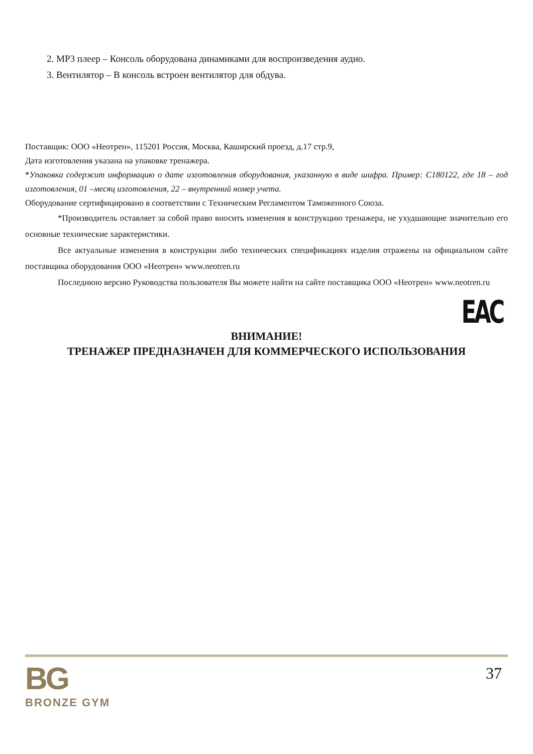2. MP3 плеер – Консоль оборудована динамиками для воспроизведения аудио.
3. Вентилятор – В консоль встроен вентилятор для обдува.
Поставщик: ООО «Неотрен», 115201 Россия, Москва, Каширский проезд, д.17 стр.9,
Дата изготовления указана на упаковке тренажера.
*Упаковка содержит информацию о дате изготовления оборудования, указанную в виде шифра. Пример: С180122, где 18 – год изготовления, 01 –месяц изготовления, 22 – внутренний номер учета.
Оборудование сертифицировано в соответствии с Техническим Регламентом Таможенного Союза.
*Производитель оставляет за собой право вносить изменения в конструкцию тренажера, не ухудшающие значительно его основные технические характеристики.
Все актуальные изменения в конструкции либо технических спецификациях изделия отражены на официальном сайте поставщика оборудования ООО «Неотрен» www.neotren.ru
Последнюю версию Руководства пользователя Вы можете найти на сайте поставщика ООО «Неотрен» www.neotren.ru
EAC
ВНИМАНИЕ!
ТРЕНАЖЕР ПРЕДНАЗНАЧЕН ДЛЯ КОММЕРЧЕСКОГО ИСПОЛЬЗОВАНИЯ
BG
BRONZE GYM
37